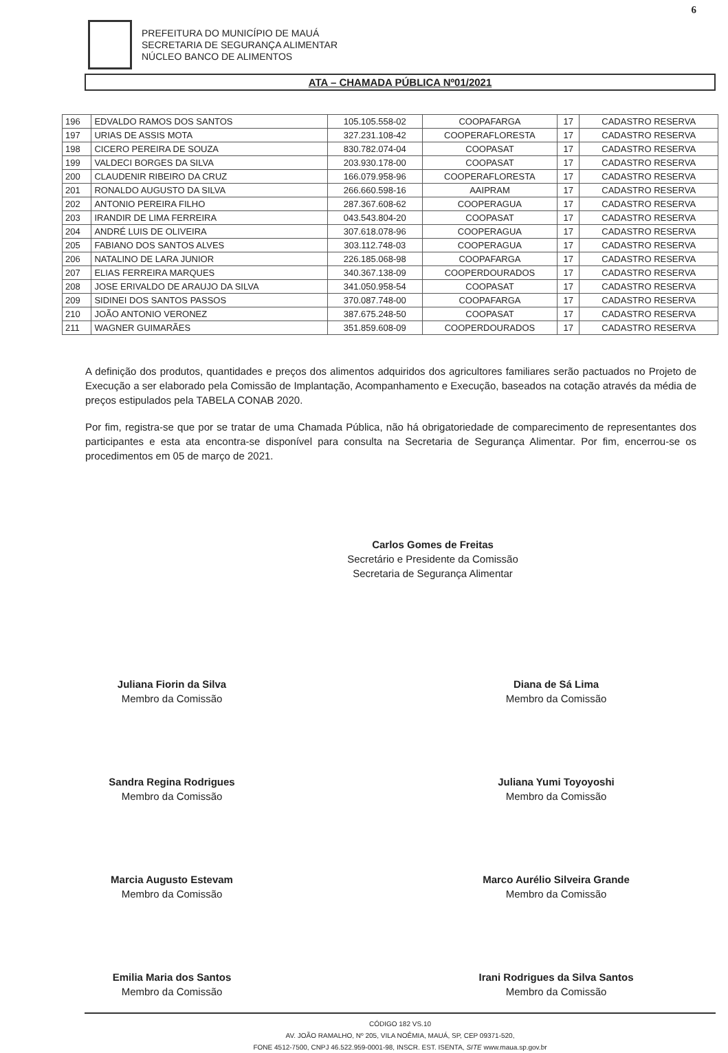6
PREFEITURA DO MUNICÍPIO DE MAUÁ
SECRETARIA DE SEGURANÇA ALIMENTAR
NÚCLEO BANCO DE ALIMENTOS
ATA – CHAMADA PÚBLICA Nº01/2021
| 196 | EDVALDO RAMOS DOS SANTOS | 105.105.558-02 | COOPAFARGA | 17 | CADASTRO RESERVA |
| 197 | URIAS DE ASSIS MOTA | 327.231.108-42 | COOPERAFLORESTA | 17 | CADASTRO RESERVA |
| 198 | CICERO PEREIRA DE SOUZA | 830.782.074-04 | COOPASAT | 17 | CADASTRO RESERVA |
| 199 | VALDECI BORGES DA SILVA | 203.930.178-00 | COOPASAT | 17 | CADASTRO RESERVA |
| 200 | CLAUDENIR RIBEIRO DA CRUZ | 166.079.958-96 | COOPERAFLORESTA | 17 | CADASTRO RESERVA |
| 201 | RONALDO AUGUSTO DA SILVA | 266.660.598-16 | AAIPRAM | 17 | CADASTRO RESERVA |
| 202 | ANTONIO PEREIRA FILHO | 287.367.608-62 | COOPERAGUA | 17 | CADASTRO RESERVA |
| 203 | IRANDIR DE LIMA FERREIRA | 043.543.804-20 | COOPASAT | 17 | CADASTRO RESERVA |
| 204 | ANDRÉ LUIS DE OLIVEIRA | 307.618.078-96 | COOPERAGUA | 17 | CADASTRO RESERVA |
| 205 | FABIANO DOS SANTOS ALVES | 303.112.748-03 | COOPERAGUA | 17 | CADASTRO RESERVA |
| 206 | NATALINO DE LARA JUNIOR | 226.185.068-98 | COOPAFARGA | 17 | CADASTRO RESERVA |
| 207 | ELIAS FERREIRA MARQUES | 340.367.138-09 | COOPERDOURADOS | 17 | CADASTRO RESERVA |
| 208 | JOSE ERIVALDO DE ARAUJO DA SILVA | 341.050.958-54 | COOPASAT | 17 | CADASTRO RESERVA |
| 209 | SIDINEI DOS SANTOS PASSOS | 370.087.748-00 | COOPAFARGA | 17 | CADASTRO RESERVA |
| 210 | JOÃO ANTONIO VERONEZ | 387.675.248-50 | COOPASAT | 17 | CADASTRO RESERVA |
| 211 | WAGNER GUIMARÃES | 351.859.608-09 | COOPERDOURADOS | 17 | CADASTRO RESERVA |
A definição dos produtos, quantidades e preços dos alimentos adquiridos dos agricultores familiares serão pactuados no Projeto de Execução a ser elaborado pela Comissão de Implantação, Acompanhamento e Execução, baseados na cotação através da média de preços estipulados pela TABELA CONAB 2020.
Por fim, registra-se que por se tratar de uma Chamada Pública, não há obrigatoriedade de comparecimento de representantes dos participantes e esta ata encontra-se disponível para consulta na Secretaria de Segurança Alimentar. Por fim, encerrou-se os procedimentos em 05 de março de 2021.
Carlos Gomes de Freitas
Secretário e Presidente da Comissão
Secretaria de Segurança Alimentar
Juliana Fiorin da Silva
Membro da Comissão
Diana de Sá Lima
Membro da Comissão
Sandra Regina Rodrigues
Membro da Comissão
Juliana Yumi Toyoyoshi
Membro da Comissão
Marcia Augusto Estevam
Membro da Comissão
Marco Aurélio Silveira Grande
Membro da Comissão
Emilia Maria dos Santos
Membro da Comissão
Irani Rodrigues da Silva Santos
Membro da Comissão
CÓDIGO 182 VS.10
AV. JOÃO RAMALHO, Nº 205, VILA NOÊMIA, MAUÁ, SP, CEP 09371-520,
FONE 4512-7500, CNPJ 46.522.959-0001-98, INSCR. EST. ISENTA, SITE www.maua.sp.gov.br